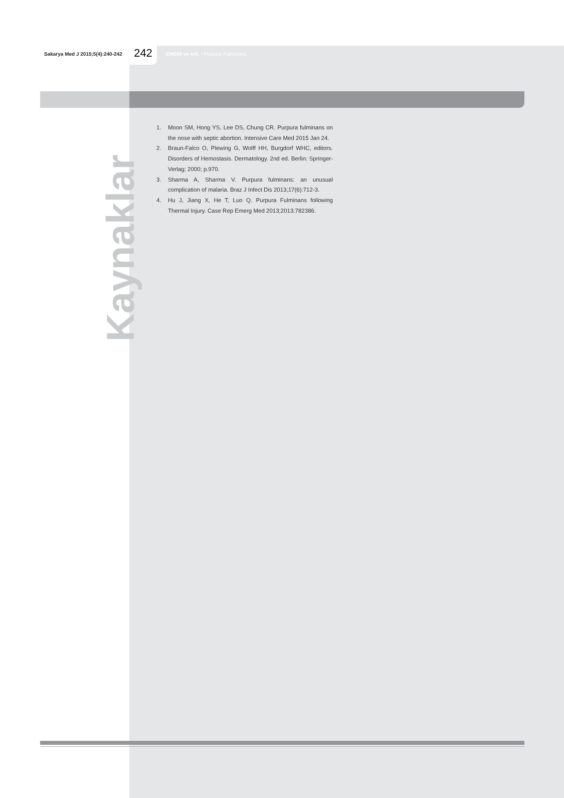Sakarya Med J 2015;5(4):240-242
242
ENGİN ve Ark. / Purpura Fulminans
Kaynaklar
1. Moon SM, Hong YS, Lee DS, Chung CR. Purpura fulminans on the nose with septic abortion. Intensive Care Med 2015 Jan 24.
2. Braun-Falco O, Plewing G, Wolff HH, Burgdorf WHC, editors. Disorders of Hemostasis. Dermatology. 2nd ed. Berlin: Springer-Verlag; 2000; p.970.
3. Sharma A, Sharma V. Purpura fulminans: an unusual complication of malaria. Braz J Infect Dis 2013;17(6):712-3.
4. Hu J, Jiang X, He T, Luo Q. Purpura Fulminans following Thermal Injury. Case Rep Emerg Med 2013;2013:782386.